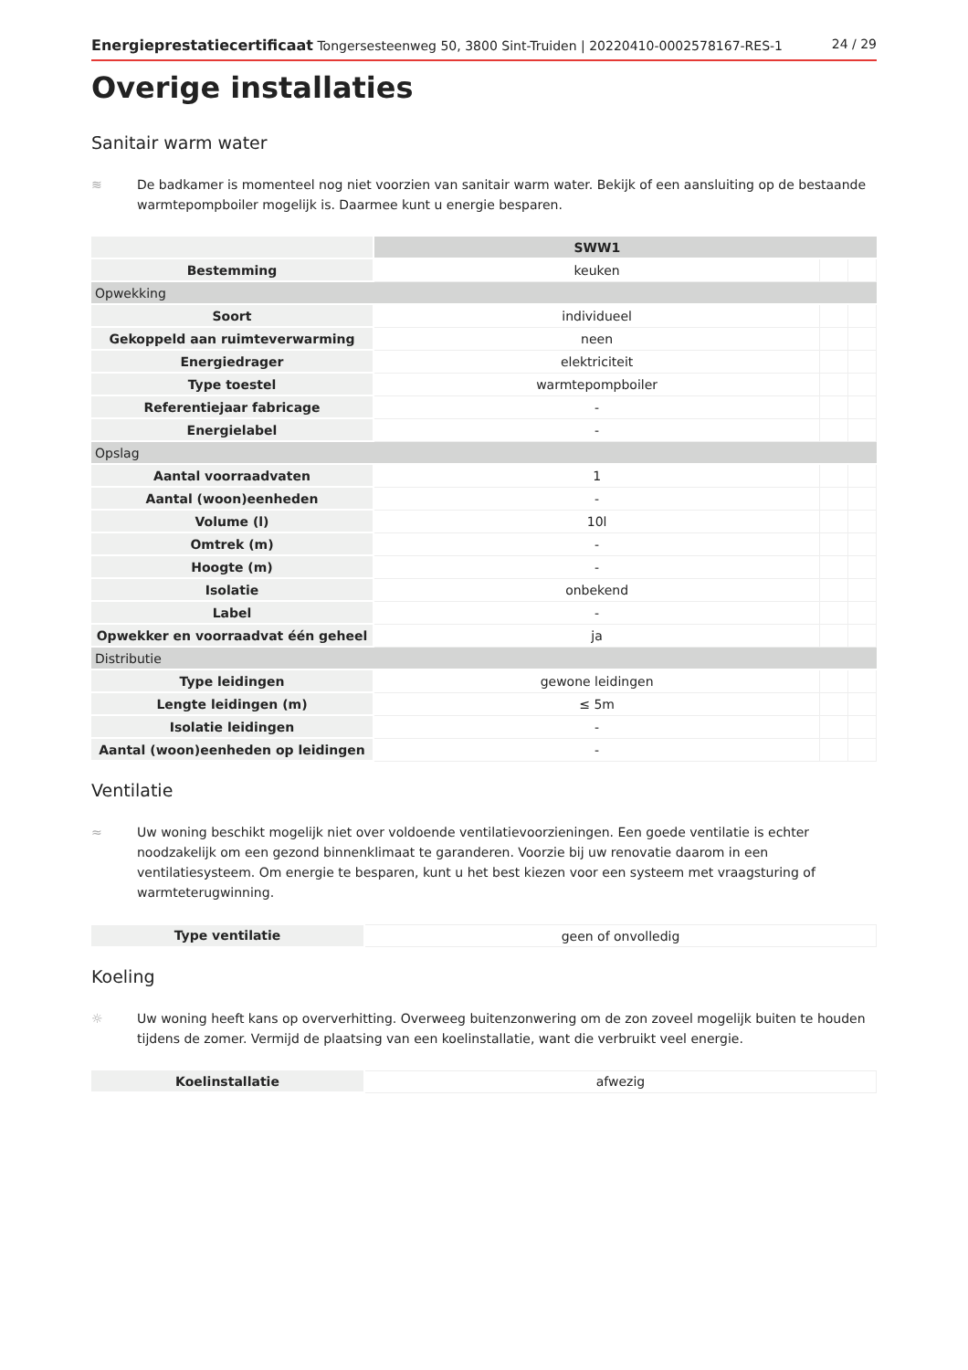Energieprestatiecertificaat Tongersesteenweg 50, 3800 Sint-Truiden | 20220410-0002578167-RES-1 24 / 29
Overige installaties
Sanitair warm water
≋ De badkamer is momenteel nog niet voorzien van sanitair warm water. Bekijk of een aansluiting op de bestaande warmtepompboiler mogelijk is. Daarmee kunt u energie besparen.
| | SWW1 | | |
| Bestemming | keuken | | |
| Opwekking | | | |
| Soort | individueel | | |
| Gekoppeld aan ruimteverwarming | neen | | |
| Energiedrager | elektriciteit | | |
| Type toestel | warmtepompboiler | | |
| Referentiejaar fabricage | - | | |
| Energielabel | - | | |
| Opslag | | | |
| Aantal voorraadvaten | 1 | | |
| Aantal (woon)eenheden | - | | |
| Volume (l) | 10l | | |
| Omtrek (m) | - | | |
| Hoogte (m) | - | | |
| Isolatie | onbekend | | |
| Label | - | | |
| Opwekker en voorraadvat één geheel | ja | | |
| Distributie | | | |
| Type leidingen | gewone leidingen | | |
| Lengte leidingen (m) | ≤ 5m | | |
| Isolatie leidingen | - | | |
| Aantal (woon)eenheden op leidingen | - | | |
Ventilatie
≈ Uw woning beschikt mogelijk niet over voldoende ventilatievoorzieningen. Een goede ventilatie is echter noodzakelijk om een gezond binnenklimaat te garanderen. Voorzie bij uw renovatie daarom in een ventilatiesysteem. Om energie te besparen, kunt u het best kiezen voor een systeem met vraagsturing of warmteterugwinning.
| Type ventilatie | geen of onvolledig |
Koeling
☼ Uw woning heeft kans op oververhitting. Overweeg buitenzonwering om de zon zoveel mogelijk buiten te houden tijdens de zomer. Vermijd de plaatsing van een koelinstallatie, want die verbruikt veel energie.
| Koelinstallatie | afwezig |